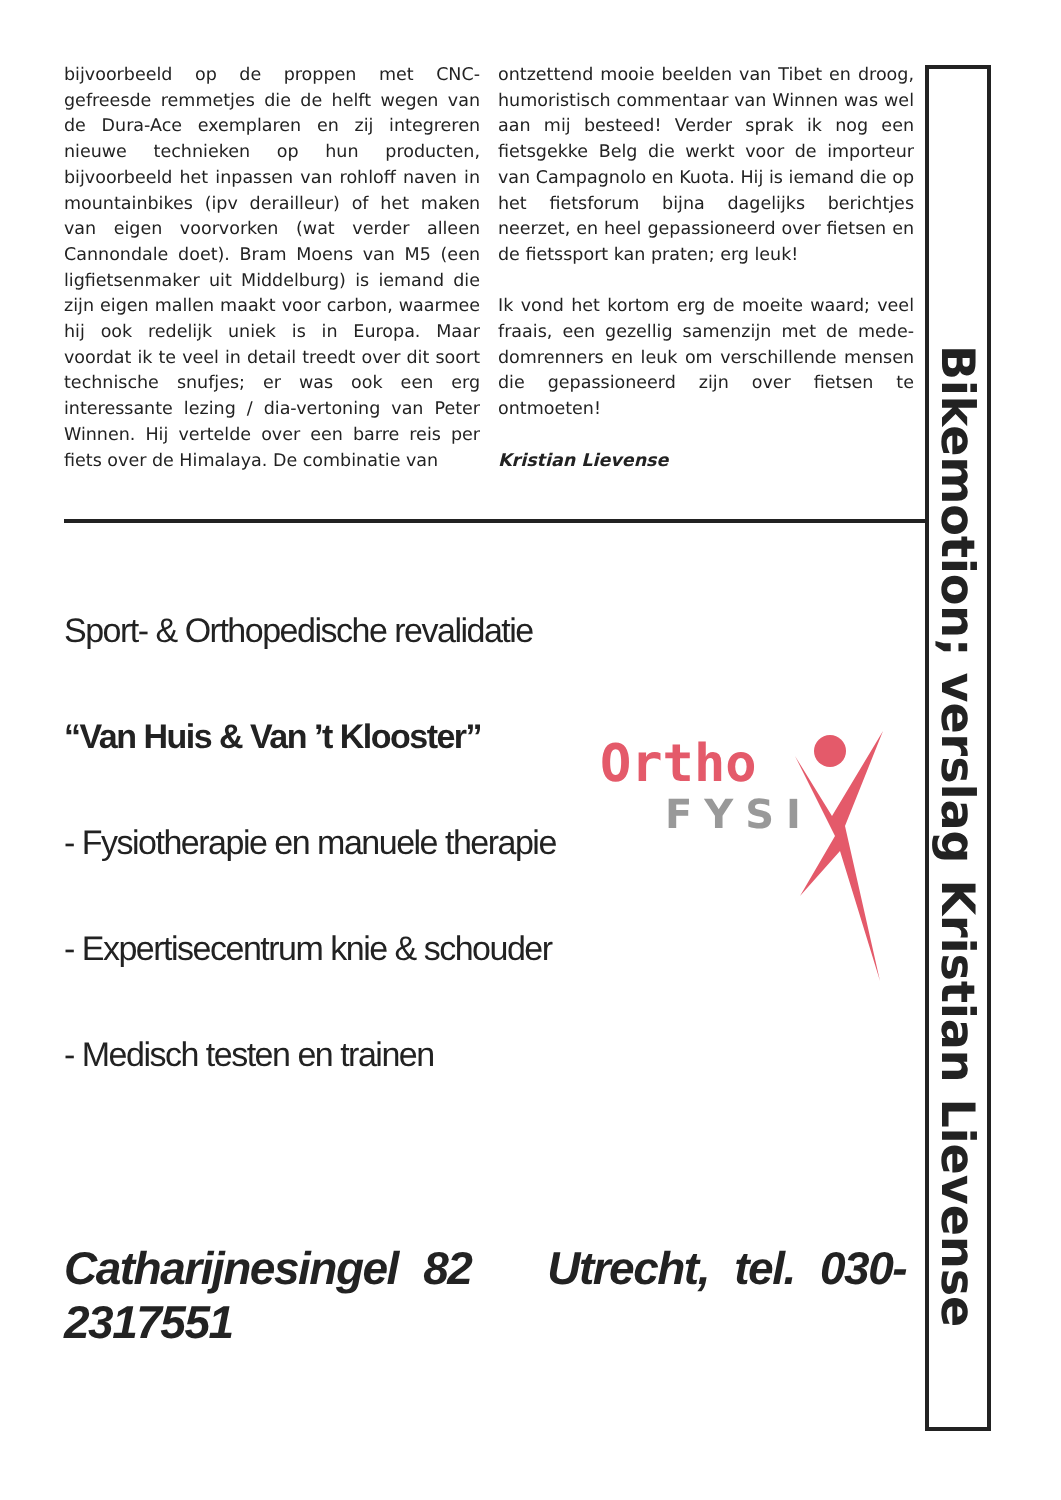bijvoorbeeld op de proppen met CNC-gefreesde remmetjes die de helft wegen van de Dura-Ace exemplaren en zij integreren nieuwe technieken op hun producten, bijvoorbeeld het inpassen van rohloff naven in mountainbikes (ipv derailleur) of het maken van eigen voorvorken (wat verder alleen Cannondale doet). Bram Moens van M5 (een ligfietsenmaker uit Middelburg) is iemand die zijn eigen mallen maakt voor carbon, waarmee hij ook redelijk uniek is in Europa. Maar voordat ik te veel in detail treedt over dit soort technische snufjes; er was ook een erg interessante lezing / dia-vertoning van Peter Winnen. Hij vertelde over een barre reis per fiets over de Himalaya. De combinatie van
ontzettend mooie beelden van Tibet en droog, humoristisch commentaar van Winnen was wel aan mij besteed! Verder sprak ik nog een fietsgekke Belg die werkt voor de importeur van Campagnolo en Kuota. Hij is iemand die op het fietsforum bijna dagelijks berichtjes neerzet, en heel gepassioneerd over fietsen en de fietssport kan praten; erg leuk!
Ik vond het kortom erg de moeite waard; veel fraais, een gezellig samenzijn met de mede-domrenners en leuk om verschillende mensen die gepassioneerd zijn over fietsen te ontmoeten!
Kristian Lievense
Sport- & Orthopedische revalidatie
“Van Huis & Van ’t Klooster”
- Fysiotherapie en manuele therapie
- Expertisecentrum knie & schouder
- Medisch testen en trainen
Catharijnesingel 82 Utrecht, tel. 030-2317551
Ortho
FYSI
Bikemotion; verslag Kristian Lievense